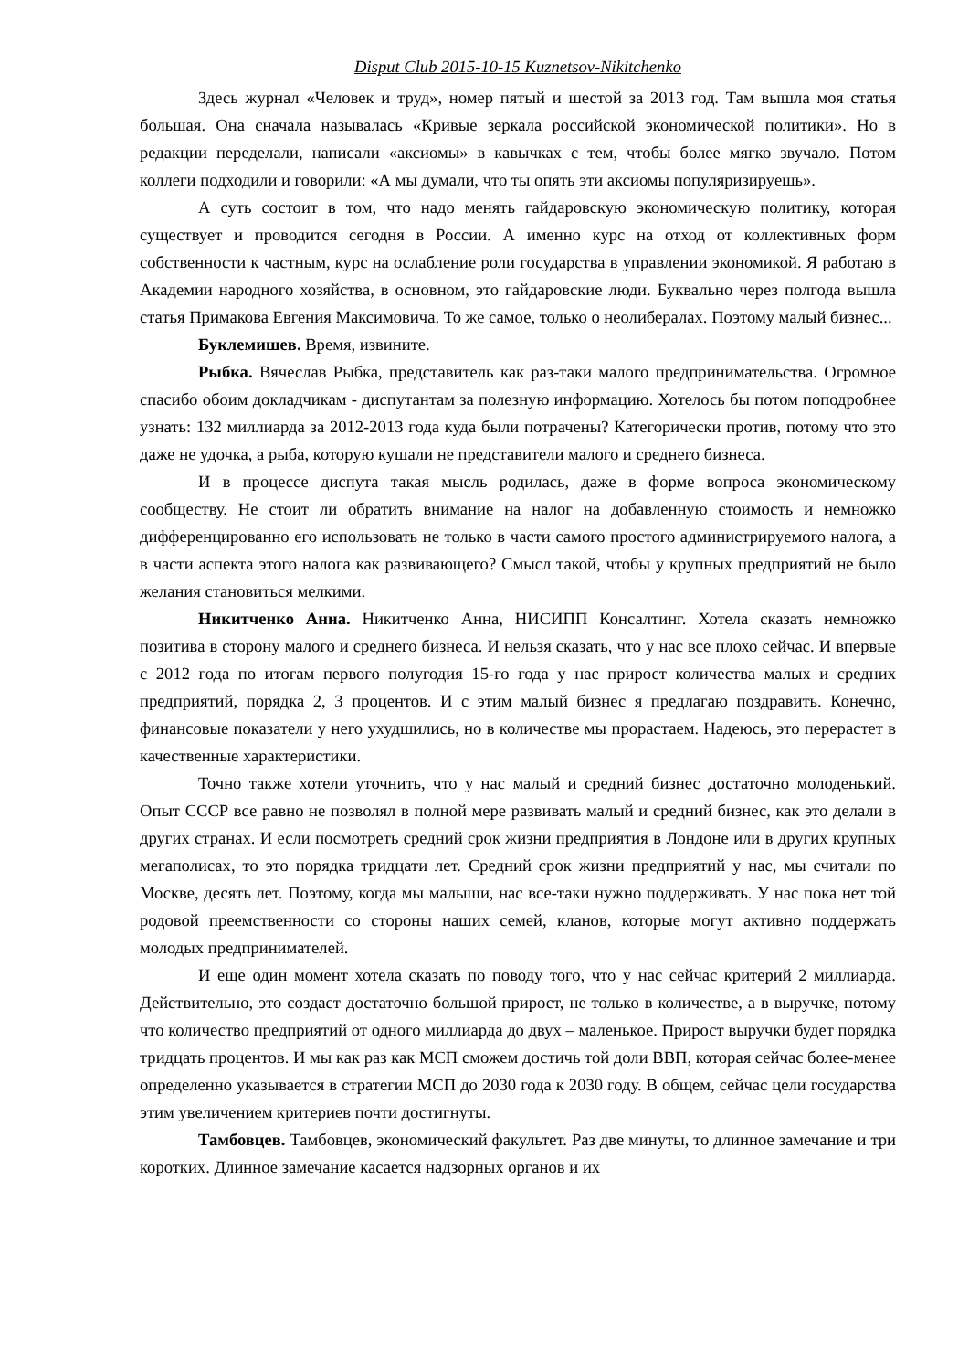Disput Club 2015-10-15 Kuznetsov-Nikitchenko
Здесь журнал «Человек и труд», номер пятый и шестой за 2013 год. Там вышла моя статья большая. Она сначала называлась «Кривые зеркала российской экономической политики». Но в редакции переделали, написали «аксиомы» в кавычках с тем, чтобы более мягко звучало. Потом коллеги подходили и говорили: «А мы думали, что ты опять эти аксиомы популяризируешь».
А суть состоит в том, что надо менять гайдаровскую экономическую политику, которая существует и проводится сегодня в России. А именно курс на отход от коллективных форм собственности к частным, курс на ослабление роли государства в управлении экономикой. Я работаю в Академии народного хозяйства, в основном, это гайдаровские люди. Буквально через полгода вышла статья Примакова Евгения Максимовича. То же самое, только о неолибералах. Поэтому малый бизнес...
Буклемишев. Время, извините.
Рыбка. Вячеслав Рыбка, представитель как раз-таки малого предпринимательства. Огромное спасибо обоим докладчикам - диспутантам за полезную информацию. Хотелось бы потом поподробнее узнать: 132 миллиарда за 2012-2013 года куда были потрачены? Категорически против, потому что это даже не удочка, а рыба, которую кушали не представители малого и среднего бизнеса.
И в процессе диспута такая мысль родилась, даже в форме вопроса экономическому сообществу. Не стоит ли обратить внимание на налог на добавленную стоимость и немножко дифференцированно его использовать не только в части самого простого администрируемого налога, а в части аспекта этого налога как развивающего? Смысл такой, чтобы у крупных предприятий не было желания становиться мелкими.
Никитченко Анна. Никитченко Анна, НИСИПП Консалтинг. Хотела сказать немножко позитива в сторону малого и среднего бизнеса. И нельзя сказать, что у нас все плохо сейчас. И впервые с 2012 года по итогам первого полугодия 15-го года у нас прирост количества малых и средних предприятий, порядка 2, 3 процентов. И с этим малый бизнес я предлагаю поздравить. Конечно, финансовые показатели у него ухудшились, но в количестве мы прорастаем. Надеюсь, это перерастет в качественные характеристики.
Точно также хотели уточнить, что у нас малый и средний бизнес достаточно молоденький. Опыт СССР все равно не позволял в полной мере развивать малый и средний бизнес, как это делали в других странах. И если посмотреть средний срок жизни предприятия в Лондоне или в других крупных мегаполисах, то это порядка тридцати лет. Средний срок жизни предприятий у нас, мы считали по Москве, десять лет. Поэтому, когда мы малыши, нас все-таки нужно поддерживать. У нас пока нет той родовой преемственности со стороны наших семей, кланов, которые могут активно поддержать молодых предпринимателей.
И еще один момент хотела сказать по поводу того, что у нас сейчас критерий 2 миллиарда. Действительно, это создаст достаточно большой прирост, не только в количестве, а в выручке, потому что количество предприятий от одного миллиарда до двух – маленькое. Прирост выручки будет порядка тридцать процентов. И мы как раз как МСП сможем достичь той доли ВВП, которая сейчас более-менее определенно указывается в стратегии МСП до 2030 года к 2030 году. В общем, сейчас цели государства этим увеличением критериев почти достигнуты.
Тамбовцев. Тамбовцев, экономический факультет. Раз две минуты, то длинное замечание и три коротких. Длинное замечание касается надзорных органов и их